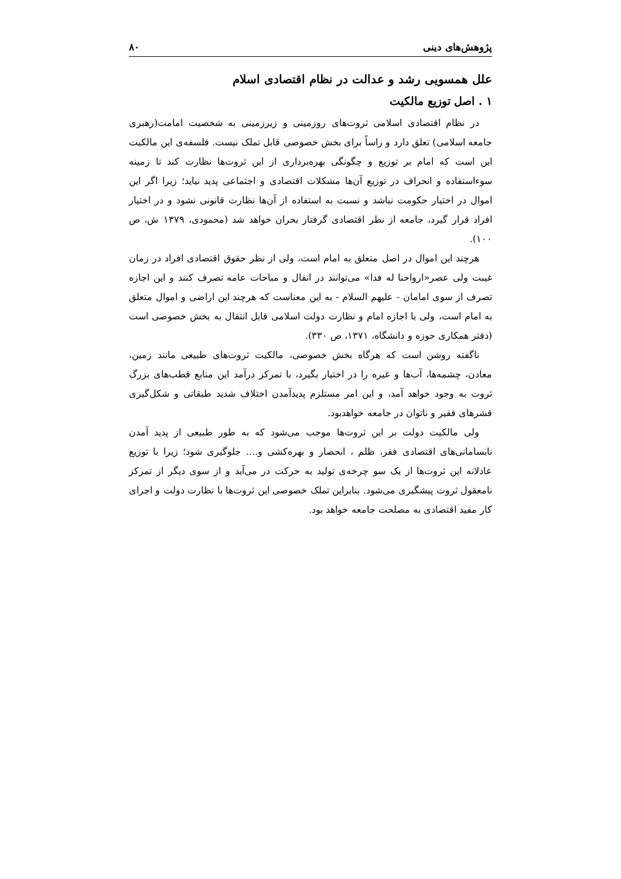پژوهش‌های دینی ۸۰
علل همسویی رشد و عدالت در نظام اقتصادی اسلام
۱ . اصل توزیع مالکیت
در نظام اقتصادی اسلامی ثروت‌های روزمینی و زیرزمینی به شخصیت امامت(رهبری جامعه اسلامی) تعلق دارد و راساً برای بخش خصوصی قابل تملک نیست. فلسفه‌ی این مالکیت این است که امام بر توزیع و چگونگی بهره‌برداری از این ثروت‌ها نظارت کند تا زمینه سوءاستفاده و انحراف در توزیع آن‌ها مشکلات اقتصادی و اجتماعی پدید نیاید؛ زیرا اگر این اموال در اختیار حکومت نباشد و نسبت به استفاده از آن‌ها نظارت قانونی نشود و در اختیار افراد قرار گیرد، جامعه از نظر اقتصادی گرفتار بحران خواهد شد (محمودی، ۱۳۷۹ ش، ص ۱۰۰).
هرچند این اموال در اصل متعلق به امام است، ولی از نظر حقوق اقتصادی افراد در زمان غیبت ولی عصر«ارواحنا له فدا» می‌توانند در انفال و مباحات عامه تصرف کنند و این اجازه تصرف از سوی امامان - علیهم السلام - به این معناست که هرچند این اراضی و اموال متعلق به امام است، ولی با اجازه امام و نظارت دولت اسلامی قابل انتقال به بخش خصوصی است (دفتر همکاری حوزه و دانشگاه، ۱۳۷۱، ص ۳۳۰).
ناگفته روشن است که هرگاه بخش خصوصی، مالکیت ثروت‌های طبیعی مانند زمین، معادن، چشمه‌ها، آب‌ها و غیره را در اختیار بگیرد، با تمرکز درآمد این منابع قطب‌های بزرگ ثروت به وجود خواهد آمد، و این امر مستلزم پدیدآمدن اختلاف شدید طبقاتی و شکل‌گیری قشرهای فقیر و ناتوان در جامعه خواهدبود.
ولی مالکیت دولت بر این ثروت‌ها موجب می‌شود که به طور طبیعی از پدید آمدن نابسامانی‌های اقتصادی فقر، ظلم ، انحصار و بهره‌کشی و.... جلوگیری شود؛ زیرا با توزیع عادلانه این ثروت‌ها از یک سو چرخه‌ی تولید به حرکت در می‌آید و از سوی دیگر از تمرکز نامعقول ثروت پیشگیری می‌شود. بنابراین تملک خصوصی این ثروت‌ها با نظارت دولت و اجرای کار مفید اقتصادی به مصلحت جامعه خواهد بود.